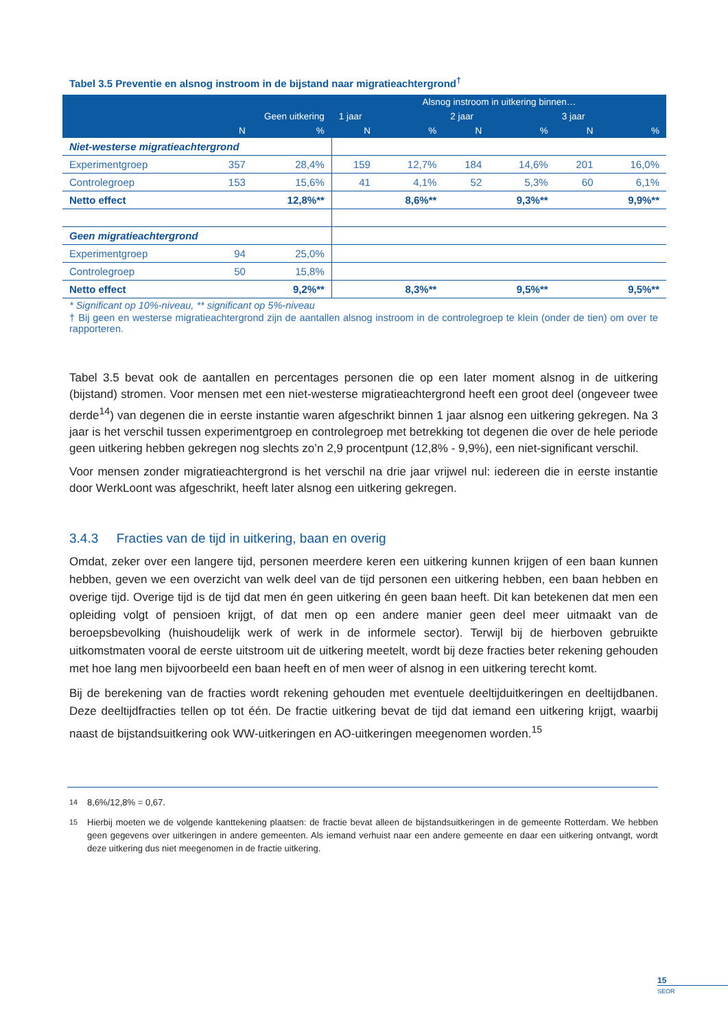Tabel 3.5 Preventie en alsnog instroom in de bijstand naar migratieachtergrond<sup>†</sup>
| | | | Alsnog instroom in uitkering binnen… | | | | | |
| --- | --- | --- | --- | --- | --- | --- | --- | --- |
| | Geen uitkering | | 1 jaar | | 2 jaar | | 3 jaar | |
| | N | % | N | % | N | % | N | % |
| Niet-westerse migratieachtergrond | | | | | | | | |
| Experimentgroep | 357 | 28,4% | 159 | 12,7% | 184 | 14,6% | 201 | 16,0% |
| Controlegroep | 153 | 15,6% | 41 | 4,1% | 52 | 5,3% | 60 | 6,1% |
| Netto effect | | 12,8%** | | 8,6%** | | 9,3%** | | 9,9%** |
| Geen migratieachtergrond | | | | | | | | |
| Experimentgroep | 94 | 25,0% | | | | | | |
| Controlegroep | 50 | 15,8% | | | | | | |
| Netto effect | | 9,2%** | | 8,3%** | | 9,5%** | | 9,5%** |
* Significant op 10%-niveau, ** significant op 5%-niveau
† Bij geen en westerse migratieachtergrond zijn de aantallen alsnog instroom in de controlegroep te klein (onder de tien) om over te rapporteren.
Tabel 3.5 bevat ook de aantallen en percentages personen die op een later moment alsnog in de uitkering (bijstand) stromen. Voor mensen met een niet-westerse migratieachtergrond heeft een groot deel (ongeveer twee derde<sup>14</sup>) van degenen die in eerste instantie waren afgeschrikt binnen 1 jaar alsnog een uitkering gekregen. Na 3 jaar is het verschil tussen experimentgroep en controlegroep met betrekking tot degenen die over de hele periode geen uitkering hebben gekregen nog slechts zo’n 2,9 procentpunt (12,8% - 9,9%), een niet-significant verschil.
Voor mensen zonder migratieachtergrond is het verschil na drie jaar vrijwel nul: iedereen die in eerste instantie door WerkLoont was afgeschrikt, heeft later alsnog een uitkering gekregen.
3.4.3 Fracties van de tijd in uitkering, baan en overig
Omdat, zeker over een langere tijd, personen meerdere keren een uitkering kunnen krijgen of een baan kunnen hebben, geven we een overzicht van welk deel van de tijd personen een uitkering hebben, een baan hebben en overige tijd. Overige tijd is de tijd dat men én geen uitkering én geen baan heeft. Dit kan betekenen dat men een opleiding volgt of pensioen krijgt, of dat men op een andere manier geen deel meer uitmaakt van de beroepsbevolking (huishoudelijk werk of werk in de informele sector). Terwijl bij de hierboven gebruikte uitkomstmaten vooral de eerste uitstroom uit de uitkering meetelt, wordt bij deze fracties beter rekening gehouden met hoe lang men bijvoorbeeld een baan heeft en of men weer of alsnog in een uitkering terecht komt.
Bij de berekening van de fracties wordt rekening gehouden met eventuele deeltijduitkeringen en deeltijdbanen. Deze deeltijdfracties tellen op tot één. De fractie uitkering bevat de tijd dat iemand een uitkering krijgt, waarbij naast de bijstandsuitkering ook WW-uitkeringen en AO-uitkeringen meegenomen worden.<sup>15</sup>
<sup>14</sup> 8,6%/12,8% = 0,67.
<sup>15</sup> Hierbij moeten we de volgende kanttekening plaatsen: de fractie bevat alleen de bijstandsuitkeringen in de gemeente Rotterdam. We hebben geen gegevens over uitkeringen in andere gemeenten. Als iemand verhuist naar een andere gemeente en daar een uitkering ontvangt, wordt deze uitkering dus niet meegenomen in de fractie uitkering.
15
SEOR